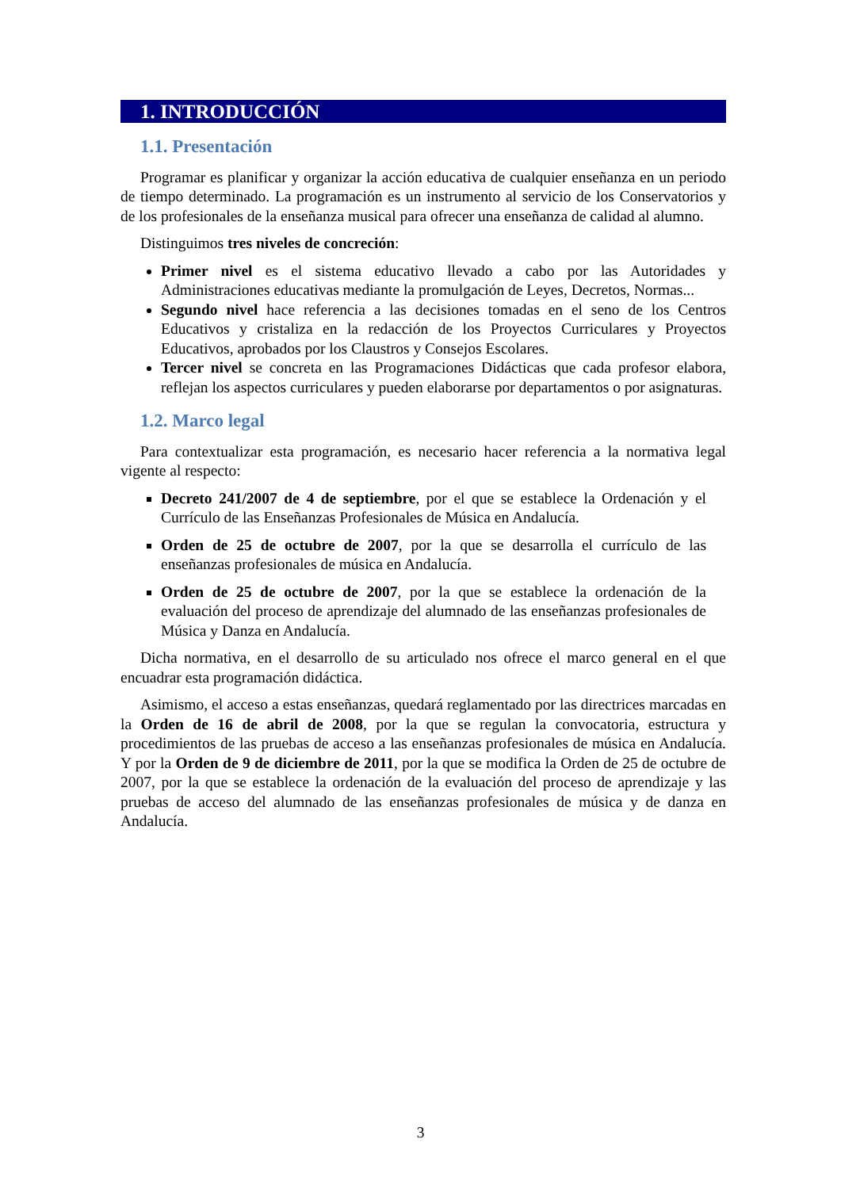1. INTRODUCCIÓN
1.1. Presentación
Programar es planificar y organizar la acción educativa de cualquier enseñanza en un periodo de tiempo determinado. La programación es un instrumento al servicio de los Conservatorios y de los profesionales de la enseñanza musical para ofrecer una enseñanza de calidad al alumno.
Distinguimos tres niveles de concreción:
Primer nivel es el sistema educativo llevado a cabo por las Autoridades y Administraciones educativas mediante la promulgación de Leyes, Decretos, Normas...
Segundo nivel hace referencia a las decisiones tomadas en el seno de los Centros Educativos y cristaliza en la redacción de los Proyectos Curriculares y Proyectos Educativos, aprobados por los Claustros y Consejos Escolares.
Tercer nivel se concreta en las Programaciones Didácticas que cada profesor elabora, reflejan los aspectos curriculares y pueden elaborarse por departamentos o por asignaturas.
1.2. Marco legal
Para contextualizar esta programación, es necesario hacer referencia a la normativa legal vigente al respecto:
Decreto 241/2007 de 4 de septiembre, por el que se establece la Ordenación y el Currículo de las Enseñanzas Profesionales de Música en Andalucía.
Orden de 25 de octubre de 2007, por la que se desarrolla el currículo de las enseñanzas profesionales de música en Andalucía.
Orden de 25 de octubre de 2007, por la que se establece la ordenación de la evaluación del proceso de aprendizaje del alumnado de las enseñanzas profesionales de Música y Danza en Andalucía.
Dicha normativa, en el desarrollo de su articulado nos ofrece el marco general en el que encuadrar esta programación didáctica.
Asimismo, el acceso a estas enseñanzas, quedará reglamentado por las directrices marcadas en la Orden de 16 de abril de 2008, por la que se regulan la convocatoria, estructura y procedimientos de las pruebas de acceso a las enseñanzas profesionales de música en Andalucía. Y por la Orden de 9 de diciembre de 2011, por la que se modifica la Orden de 25 de octubre de 2007, por la que se establece la ordenación de la evaluación del proceso de aprendizaje y las pruebas de acceso del alumnado de las enseñanzas profesionales de música y de danza en Andalucía.
3